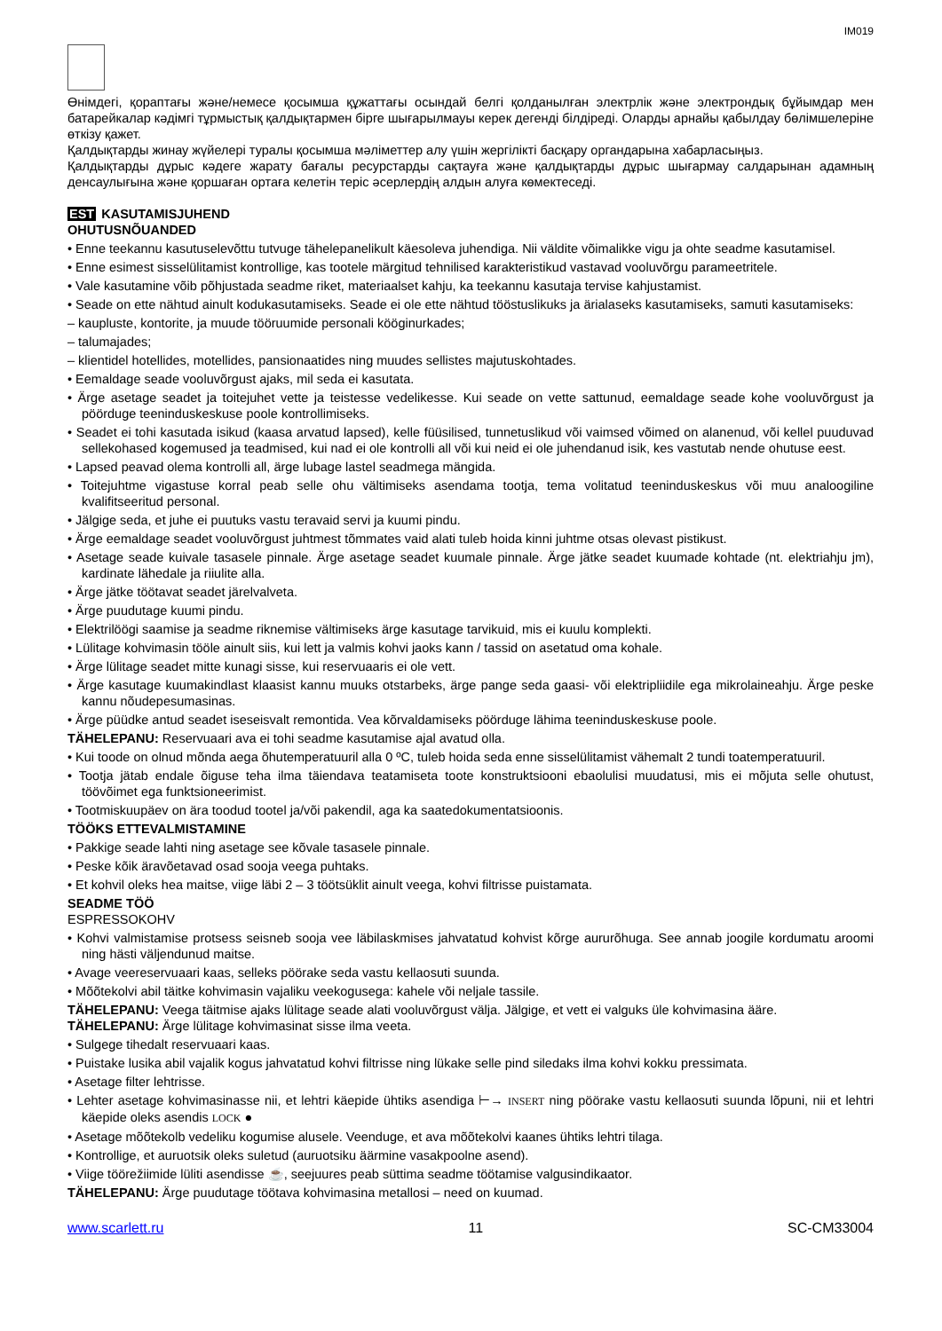IM019
Өнімдегі, қораптағы және/немесе қосымша құжаттағы осындай белгі қолданылған электрлік және электрондық бұйымдар мен батарейкалар кәдімгі тұрмыстық қалдықтармен бірге шығарылмауы керек дегенді білдіреді. Оларды арнайы қабылдау бөлімшелеріне өткізу қажет.
Қалдықтарды жинау жүйелері туралы қосымша мәліметтер алу үшін жергілікті басқару органдарына хабарласыңыз.
Қалдықтарды дұрыс кәдеге жарату бағалы ресурстарды сақтауға және қалдықтарды дұрыс шығармау салдарынан адамның денсаулығына және қоршаған ортаға келетін теріс әсерлердің алдын алуға көмектеседі.
EST KASUTAMISJUHEND
OHUTUSNÕUANDED
• Enne teekannu kasutuselevõttu tutvuge tähelepanelikult käesoleva juhendiga. Nii väldite võimalikke vigu ja ohte seadme kasutamisel.
• Enne esimest sisselülitamist kontrollige, kas tootele märgitud tehnilised karakteristikud vastavad vooluvõrgu parameetritele.
• Vale kasutamine võib põhjustada seadme riket, materiaalset kahju, ka teekannu kasutaja tervise kahjustamist.
• Seade on ette nähtud ainult kodukasutamiseks. Seade ei ole ette nähtud tööstuslikuks ja ärialaseks kasutamiseks, samuti kasutamiseks:
– kaupluste, kontorite, ja muude tööruumide personali kööginurkades;
– talumajades;
– klientidel hotellides, motellides, pansionaatides ning muudes sellistes majutuskohtades.
• Eemaldage seade vooluvõrgust ajaks, mil seda ei kasutata.
• Ärge asetage seadet ja toitejuhet vette ja teistesse vedelikesse. Kui seade on vette sattunud, eemaldage seade kohe vooluvõrgust ja pöörduge teeninduskeskuse poole kontrollimiseks.
• Seadet ei tohi kasutada isikud (kaasa arvatud lapsed), kelle füüsilised, tunnetuslikud või vaimsed võimed on alanenud, või kellel puuduvad sellekohased kogemused ja teadmised, kui nad ei ole kontrolli all või kui neid ei ole juhendanud isik, kes vastutab nende ohutuse eest.
• Lapsed peavad olema kontrolli all, ärge lubage lastel seadmega mängida.
• Toitejuhtme vigastuse korral peab selle ohu vältimiseks asendama tootja, tema volitatud teeninduskeskus või muu analoogiline kvalifitseeritud personal.
• Jälgige seda, et juhe ei puutuks vastu teravaid servi ja kuumi pindu.
• Ärge eemaldage seadet vooluvõrgust juhtmest tõmmates vaid alati tuleb hoida kinni juhtme otsas olevast pistikust.
• Asetage seade kuivale tasasele pinnale. Ärge asetage seadet kuumale pinnale. Ärge jätke seadet kuumade kohtade (nt. elektriahju jm), kardinate lähedale ja riiulite alla.
• Ärge jätke töötavat seadet järelvalveta.
• Ärge puudutage kuumi pindu.
• Elektrilöögi saamise ja seadme riknemise vältimiseks ärge kasutage tarvikuid, mis ei kuulu komplekti.
• Lülitage kohvimasin tööle ainult siis, kui lett ja valmis kohvi jaoks kann / tassid on asetatud oma kohale.
• Ärge lülitage seadet mitte kunagi sisse, kui reservuaaris ei ole vett.
• Ärge kasutage kuumakindlast klaasist kannu muuks otstarbeks, ärge pange seda gaasi- või elektripliidile ega mikrolaineahju. Ärge peske kannu nõudepesumasinas.
• Ärge püüdke antud seadet iseseisvalt remontida. Vea kõrvaldamiseks pöörduge lähima teeninduskeskuse poole.
TÄHELEPANU: Reservuaari ava ei tohi seadme kasutamise ajal avatud olla.
• Kui toode on olnud mõnda aega õhutemperatuuril alla 0 ºC, tuleb hoida seda enne sisselülitamist vähemalt 2 tundi toatemperatuuril.
• Tootja jätab endale õiguse teha ilma täiendava teatamiseta toote konstruktsiooni ebaolulisi muudatusi, mis ei mõjuta selle ohutust, töövõimet ega funktsioneerimist.
• Tootmiskuupäev on ära toodud tootel ja/või pakendil, aga ka saatedokumentatsioonis.
TÖÖKS ETTEVALMISTAMINE
• Pakkige seade lahti ning asetage see kõvale tasasele pinnale.
• Peske kõik äravõetavad osad sooja veega puhtaks.
• Et kohvil oleks hea maitse, viige läbi 2 – 3 töötsüklit ainult veega, kohvi filtrisse puistamata.
SEADME TÖÖ
ESPRESSOKOHV
• Kohvi valmistamise protsess seisneb sooja vee läbilaskmises jahvatatud kohvist kõrge aururõhuga. See annab joogile kordumatu aroomi ning hästi väljendunud maitse.
• Avage veereservuaari kaas, selleks pöörake seda vastu kellaosuti suunda.
• Mõõtekolvi abil täitke kohvimasin vajaliku veekogusega: kahele või neljale tassile.
TÄHELEPANU: Veega täitmise ajaks lülitage seade alati vooluvõrgust välja. Jälgige, et vett ei valguks üle kohvimasina ääre.
TÄHELEPANU: Ärge lülitage kohvimasinat sisse ilma veeta.
• Sulgege tihedalt reservuaari kaas.
• Puistake lusika abil vajalik kogus jahvatatud kohvi filtrisse ning lükake selle pind siledaks ilma kohvi kokku pressimata.
• Asetage filter lehtrisse.
• Lehter asetage kohvimasinasse nii, et lehtri käepide ühtiks asendiga ⊢→ INSERT ning pöörake vastu kellaosuti suunda lõpuni, nii et lehtri käepide oleks asendis LOCK ●
• Asetage mõõtekolb vedeliku kogumise alusele. Veenduge, et ava mõõtekolvi kaanes ühtiks lehtri tilaga.
• Kontrollige, et auruotsik oleks suletud (auruotsiku äärmine vasakpoolne asend).
• Viige töörežiimide lüliti asendisse ☕, seejuures peab süttima seadme töötamise valgusindikaator.
TÄHELEPANU: Ärge puudutage töötava kohvimasina metallosi – need on kuumad.
www.scarlett.ru 11 SC-CM33004